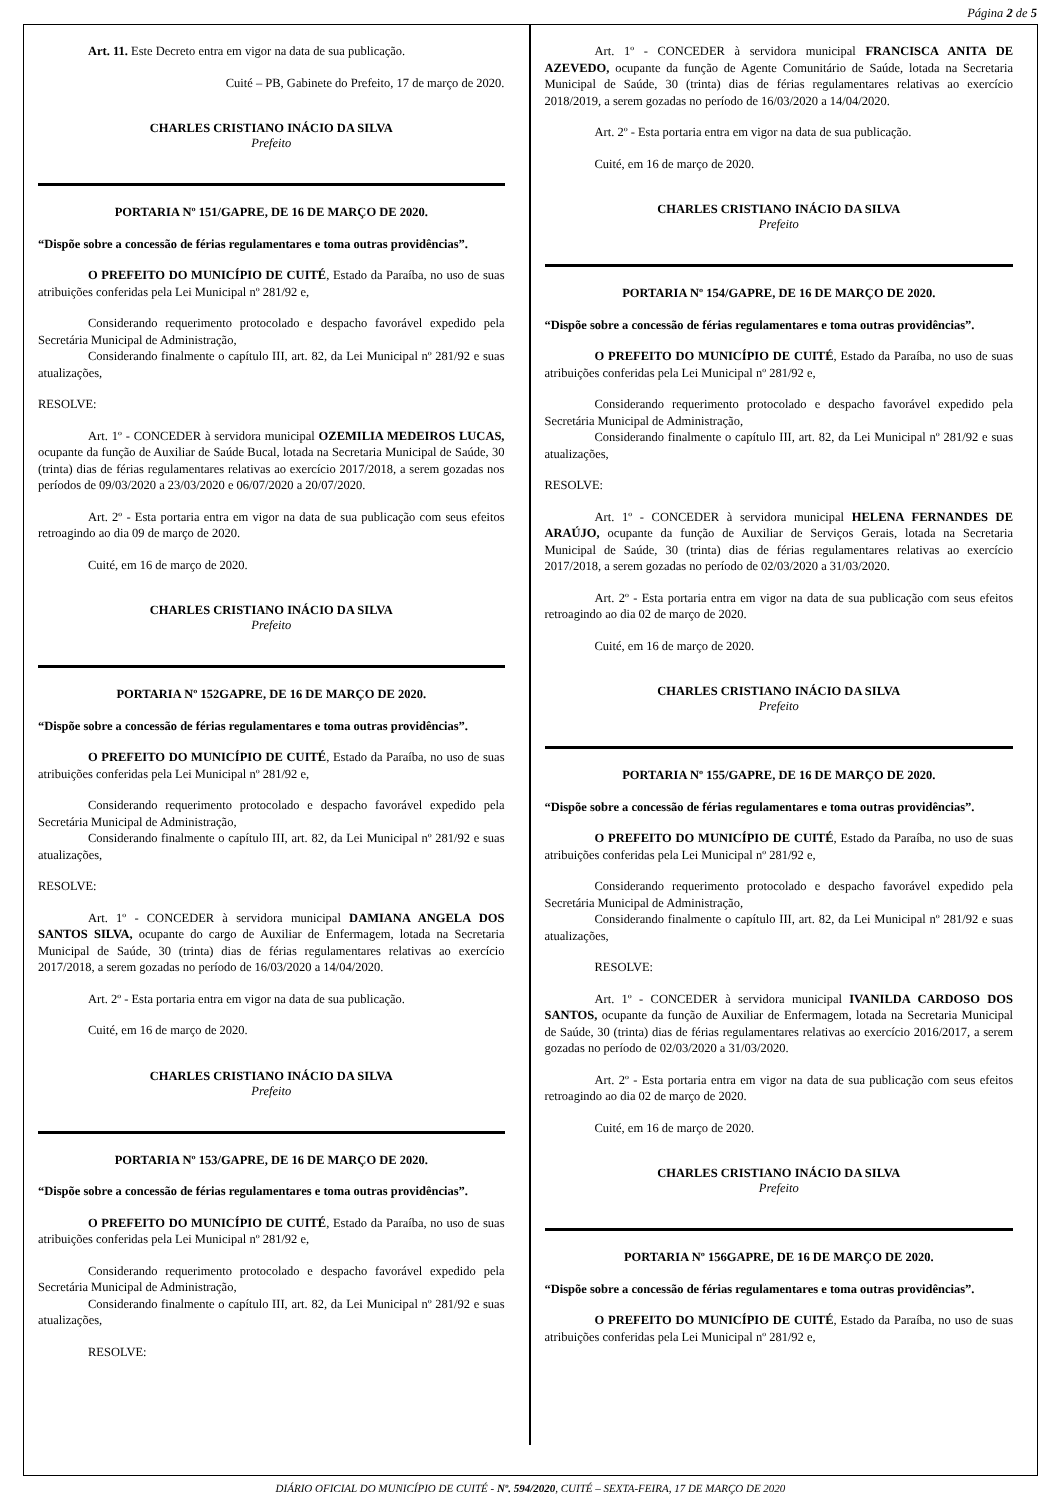Página 2 de 5
Art. 11. Este Decreto entra em vigor na data de sua publicação.
Cuité – PB, Gabinete do Prefeito, 17 de março de 2020.
CHARLES CRISTIANO INÁCIO DA SILVA
Prefeito
PORTARIA Nº 151/GAPRE, DE 16 DE MARÇO DE 2020.
“Dispõe sobre a concessão de férias regulamentares e toma outras providências”.
O PREFEITO DO MUNICÍPIO DE CUITÉ, Estado da Paraíba, no uso de suas atribuições conferidas pela Lei Municipal nº 281/92 e,
Considerando requerimento protocolado e despacho favorável expedido pela Secretária Municipal de Administração,
Considerando finalmente o capítulo III, art. 82, da Lei Municipal nº 281/92 e suas atualizações,
RESOLVE:
Art. 1º - CONCEDER à servidora municipal OZEMILIA MEDEIROS LUCAS, ocupante da função de Auxiliar de Saúde Bucal, lotada na Secretaria Municipal de Saúde, 30 (trinta) dias de férias regulamentares relativas ao exercício 2017/2018, a serem gozadas nos períodos de 09/03/2020 a 23/03/2020 e 06/07/2020 a 20/07/2020.
Art. 2º - Esta portaria entra em vigor na data de sua publicação com seus efeitos retroagindo ao dia 09 de março de 2020.
Cuité, em 16 de março de 2020.
CHARLES CRISTIANO INÁCIO DA SILVA
Prefeito
PORTARIA Nº 152GAPRE, DE 16 DE MARÇO DE 2020.
“Dispõe sobre a concessão de férias regulamentares e toma outras providências”.
O PREFEITO DO MUNICÍPIO DE CUITÉ, Estado da Paraíba, no uso de suas atribuições conferidas pela Lei Municipal nº 281/92 e,
Considerando requerimento protocolado e despacho favorável expedido pela Secretária Municipal de Administração,
Considerando finalmente o capítulo III, art. 82, da Lei Municipal nº 281/92 e suas atualizações,
RESOLVE:
Art. 1º - CONCEDER à servidora municipal DAMIANA ANGELA DOS SANTOS SILVA, ocupante do cargo de Auxiliar de Enfermagem, lotada na Secretaria Municipal de Saúde, 30 (trinta) dias de férias regulamentares relativas ao exercício 2017/2018, a serem gozadas no período de 16/03/2020 a 14/04/2020.
Art. 2º - Esta portaria entra em vigor na data de sua publicação.
Cuité, em 16 de março de 2020.
CHARLES CRISTIANO INÁCIO DA SILVA
Prefeito
PORTARIA Nº 153/GAPRE, DE 16 DE MARÇO DE 2020.
“Dispõe sobre a concessão de férias regulamentares e toma outras providências”.
O PREFEITO DO MUNICÍPIO DE CUITÉ, Estado da Paraíba, no uso de suas atribuições conferidas pela Lei Municipal nº 281/92 e,
Considerando requerimento protocolado e despacho favorável expedido pela Secretária Municipal de Administração,
Considerando finalmente o capítulo III, art. 82, da Lei Municipal nº 281/92 e suas atualizações,
RESOLVE:
Art. 1º - CONCEDER à servidora municipal FRANCISCA ANITA DE AZEVEDO, ocupante da função de Agente Comunitário de Saúde, lotada na Secretaria Municipal de Saúde, 30 (trinta) dias de férias regulamentares relativas ao exercício 2018/2019, a serem gozadas no período de 16/03/2020 a 14/04/2020.
Art. 2º - Esta portaria entra em vigor na data de sua publicação.
Cuité, em 16 de março de 2020.
CHARLES CRISTIANO INÁCIO DA SILVA
Prefeito
PORTARIA Nº 154/GAPRE, DE 16 DE MARÇO DE 2020.
“Dispõe sobre a concessão de férias regulamentares e toma outras providências”.
O PREFEITO DO MUNICÍPIO DE CUITÉ, Estado da Paraíba, no uso de suas atribuições conferidas pela Lei Municipal nº 281/92 e,
Considerando requerimento protocolado e despacho favorável expedido pela Secretária Municipal de Administração,
Considerando finalmente o capítulo III, art. 82, da Lei Municipal nº 281/92 e suas atualizações,
RESOLVE:
Art. 1º - CONCEDER à servidora municipal HELENA FERNANDES DE ARAÚJO, ocupante da função de Auxiliar de Serviços Gerais, lotada na Secretaria Municipal de Saúde, 30 (trinta) dias de férias regulamentares relativas ao exercício 2017/2018, a serem gozadas no período de 02/03/2020 a 31/03/2020.
Art. 2º - Esta portaria entra em vigor na data de sua publicação com seus efeitos retroagindo ao dia 02 de março de 2020.
Cuité, em 16 de março de 2020.
CHARLES CRISTIANO INÁCIO DA SILVA
Prefeito
PORTARIA Nº 155/GAPRE, DE 16 DE MARÇO DE 2020.
“Dispõe sobre a concessão de férias regulamentares e toma outras providências”.
O PREFEITO DO MUNICÍPIO DE CUITÉ, Estado da Paraíba, no uso de suas atribuições conferidas pela Lei Municipal nº 281/92 e,
Considerando requerimento protocolado e despacho favorável expedido pela Secretária Municipal de Administração,
Considerando finalmente o capítulo III, art. 82, da Lei Municipal nº 281/92 e suas atualizações,
RESOLVE:
Art. 1º - CONCEDER à servidora municipal IVANILDA CARDOSO DOS SANTOS, ocupante da função de Auxiliar de Enfermagem, lotada na Secretaria Municipal de Saúde, 30 (trinta) dias de férias regulamentares relativas ao exercício 2016/2017, a serem gozadas no período de 02/03/2020 a 31/03/2020.
Art. 2º - Esta portaria entra em vigor na data de sua publicação com seus efeitos retroagindo ao dia 02 de março de 2020.
Cuité, em 16 de março de 2020.
CHARLES CRISTIANO INÁCIO DA SILVA
Prefeito
PORTARIA Nº 156GAPRE, DE 16 DE MARÇO DE 2020.
“Dispõe sobre a concessão de férias regulamentares e toma outras providências”.
O PREFEITO DO MUNICÍPIO DE CUITÉ, Estado da Paraíba, no uso de suas atribuições conferidas pela Lei Municipal nº 281/92 e,
DIÁRIO OFICIAL DO MUNICÍPIO DE CUITÉ - Nº. 594/2020, CUITÉ – SEXTA-FEIRA, 17 DE MARÇO DE 2020